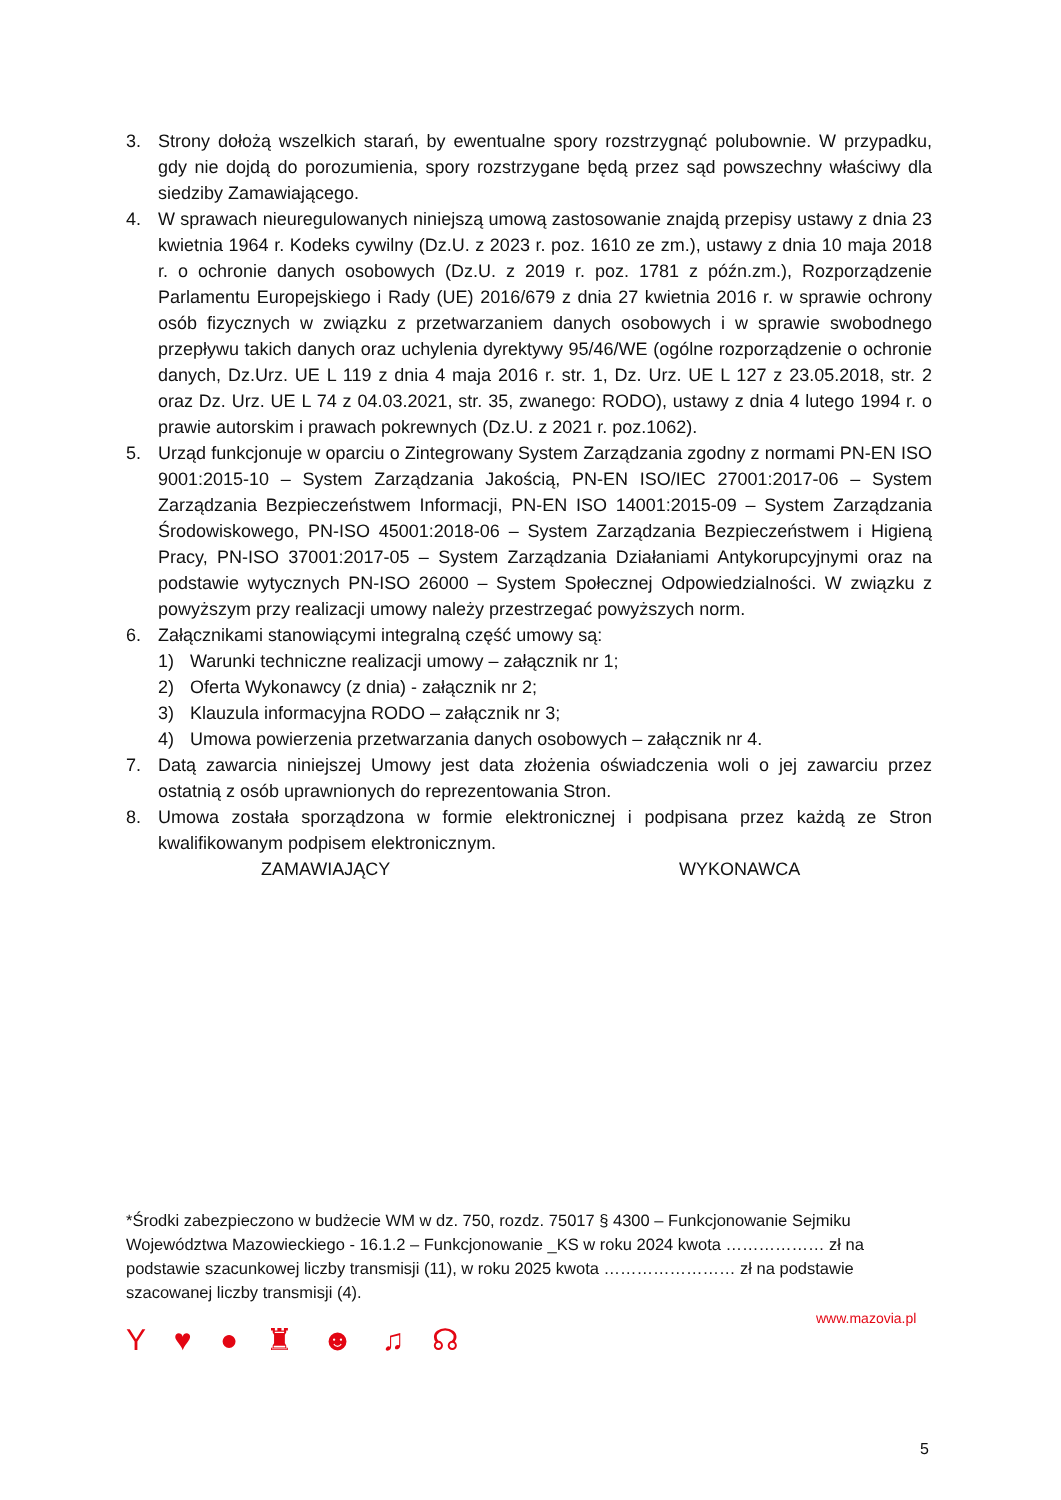3. Strony dołożą wszelkich starań, by ewentualne spory rozstrzygnąć polubownie. W przypadku, gdy nie dojdą do porozumienia, spory rozstrzygane będą przez sąd powszechny właściwy dla siedziby Zamawiającego.
4. W sprawach nieuregulowanych niniejszą umową zastosowanie znajdą przepisy ustawy z dnia 23 kwietnia 1964 r. Kodeks cywilny (Dz.U. z 2023 r. poz. 1610 ze zm.), ustawy z dnia 10 maja 2018 r. o ochronie danych osobowych (Dz.U. z 2019 r. poz. 1781 z późn.zm.), Rozporządzenie Parlamentu Europejskiego i Rady (UE) 2016/679 z dnia 27 kwietnia 2016 r. w sprawie ochrony osób fizycznych w związku z przetwarzaniem danych osobowych i w sprawie swobodnego przepływu takich danych oraz uchylenia dyrektywy 95/46/WE (ogólne rozporządzenie o ochronie danych, Dz.Urz. UE L 119 z dnia 4 maja 2016 r. str. 1, Dz. Urz. UE L 127 z 23.05.2018, str. 2 oraz Dz. Urz. UE L 74 z 04.03.2021, str. 35, zwanego: RODO), ustawy z dnia 4 lutego 1994 r. o prawie autorskim i prawach pokrewnych (Dz.U. z 2021 r. poz.1062).
5. Urząd funkcjonuje w oparciu o Zintegrowany System Zarządzania zgodny z normami PN-EN ISO 9001:2015-10 – System Zarządzania Jakością, PN-EN ISO/IEC 27001:2017-06 – System Zarządzania Bezpieczeństwem Informacji, PN-EN ISO 14001:2015-09 – System Zarządzania Środowiskowego, PN-ISO 45001:2018-06 – System Zarządzania Bezpieczeństwem i Higieną Pracy, PN-ISO 37001:2017-05 – System Zarządzania Działaniami Antykorupcyjnymi oraz na podstawie wytycznych PN-ISO 26000 – System Społecznej Odpowiedzialności. W związku z powyższym przy realizacji umowy należy przestrzegać powyższych norm.
6. Załącznikami stanowiącymi integralną część umowy są:
1) Warunki techniczne realizacji umowy – załącznik nr 1;
2) Oferta Wykonawcy (z dnia) - załącznik nr 2;
3) Klauzula informacyjna RODO – załącznik nr 3;
4) Umowa powierzenia przetwarzania danych osobowych – załącznik nr 4.
7. Datą zawarcia niniejszej Umowy jest data złożenia oświadczenia woli o jej zawarciu przez ostatnią z osób uprawnionych do reprezentowania Stron.
8. Umowa została sporządzona w formie elektronicznej i podpisana przez każdą ze Stron kwalifikowanym podpisem elektronicznym.
ZAMAWIAJĄCY WYKONAWCA
*Środki zabezpieczono w budżecie WM w dz. 750, rozdz. 75017 § 4300 – Funkcjonowanie Sejmiku Województwa Mazowieckiego - 16.1.2 – Funkcjonowanie _KS w roku 2024 kwota ……………… zł na podstawie szacunkowej liczby transmisji (11), w roku 2025 kwota …………………… zł na podstawie szacowanej liczby transmisji (4).
Y ♥ ● ♜ ☻ ♫ ☊
www.mazovia.pl
5